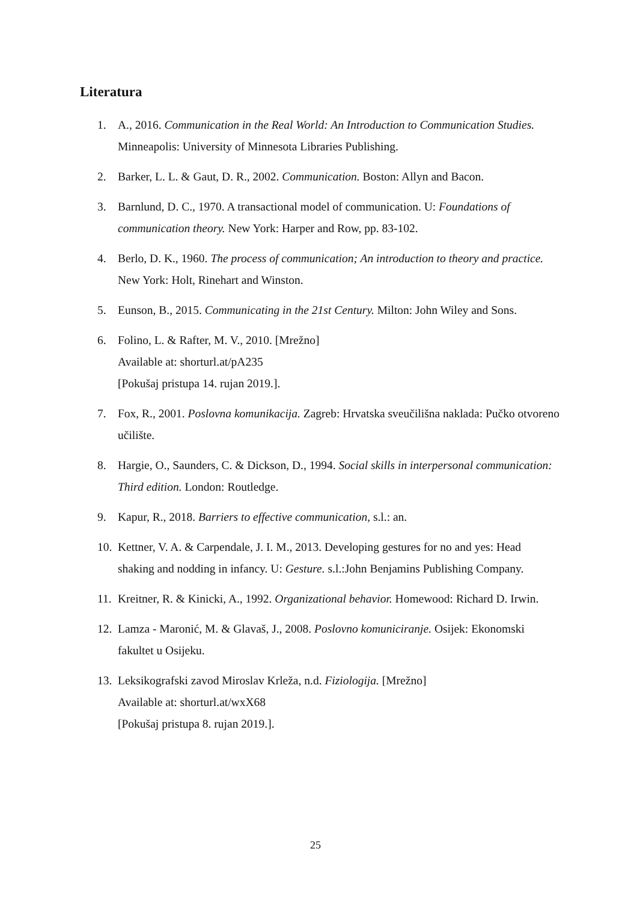Literatura
1. A., 2016. Communication in the Real World: An Introduction to Communication Studies. Minneapolis: University of Minnesota Libraries Publishing.
2. Barker, L. L. & Gaut, D. R., 2002. Communication. Boston: Allyn and Bacon.
3. Barnlund, D. C., 1970. A transactional model of communication. U: Foundations of communication theory. New York: Harper and Row, pp. 83-102.
4. Berlo, D. K., 1960. The process of communication; An introduction to theory and practice. New York: Holt, Rinehart and Winston.
5. Eunson, B., 2015. Communicating in the 21st Century. Milton: John Wiley and Sons.
6. Folino, L. & Rafter, M. V., 2010. [Mrežno]
Available at: shorturl.at/pA235
[Pokušaj pristupa 14. rujan 2019.].
7. Fox, R., 2001. Poslovna komunikacija. Zagreb: Hrvatska sveučilišna naklada: Pučko otvoreno učilište.
8. Hargie, O., Saunders, C. & Dickson, D., 1994. Social skills in interpersonal communication: Third edition. London: Routledge.
9. Kapur, R., 2018. Barriers to effective communication, s.l.: an.
10. Kettner, V. A. & Carpendale, J. I. M., 2013. Developing gestures for no and yes: Head shaking and nodding in infancy. U: Gesture. s.l.:John Benjamins Publishing Company.
11. Kreitner, R. & Kinicki, A., 1992. Organizational behavior. Homewood: Richard D. Irwin.
12. Lamza - Maronić, M. & Glavaš, J., 2008. Poslovno komuniciranje. Osijek: Ekonomski fakultet u Osijeku.
13. Leksikografski zavod Miroslav Krleža, n.d. Fiziologija. [Mrežno]
Available at: shorturl.at/wxX68
[Pokušaj pristupa 8. rujan 2019.].
25